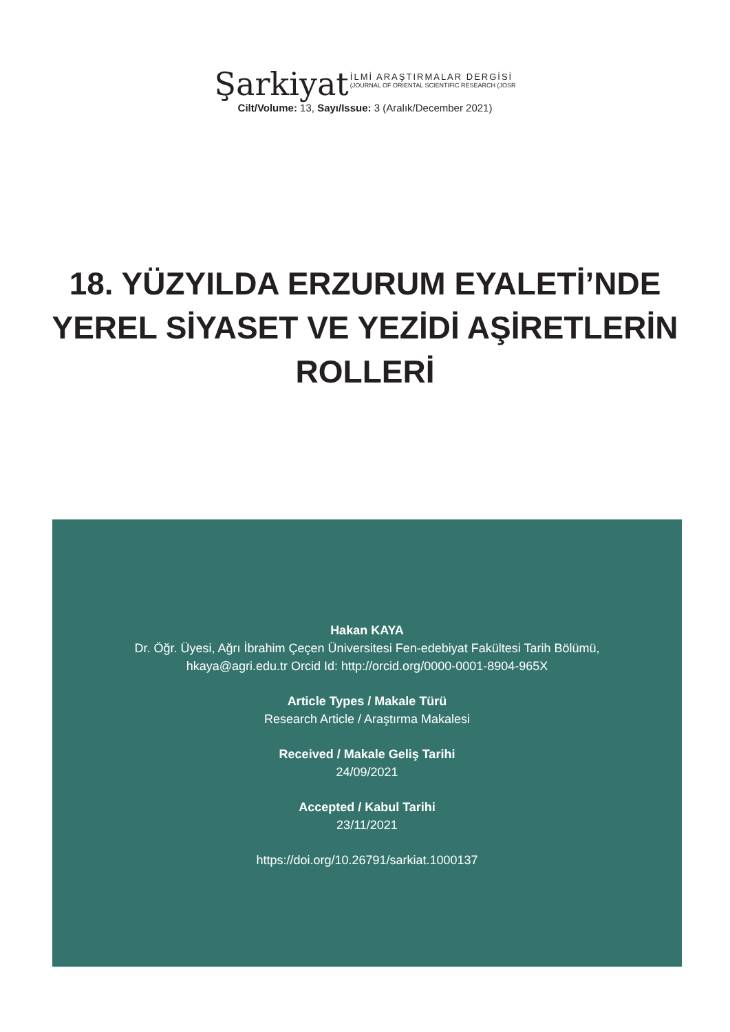Şarkiyat
İLMİ ARAŞTIRMALAR DERGİSİ
(JOURNAL OF ORIENTAL SCIENTIFIC RESEARCH (JOSR
Cilt/Volume: 13, Sayı/Issue: 3 (Aralık/December 2021)
18. YÜZYILDA ERZURUM EYALETİ’NDE
YEREL SİYASET VE YEZİDİ AŞİRETLERİN
ROLLERİ
Hakan KAYA
Dr. Öğr. Üyesi, Ağrı İbrahim Çeçen Üniversitesi Fen-edebiyat Fakültesi Tarih Bölümü,
hkaya@agri.edu.tr Orcid Id: http://orcid.org/0000-0001-8904-965X
Article Types / Makale Türü
Research Article / Araştırma Makalesi
Received / Makale Geliş Tarihi
24/09/2021
Accepted / Kabul Tarihi
23/11/2021
https://doi.org/10.26791/sarkiat.1000137